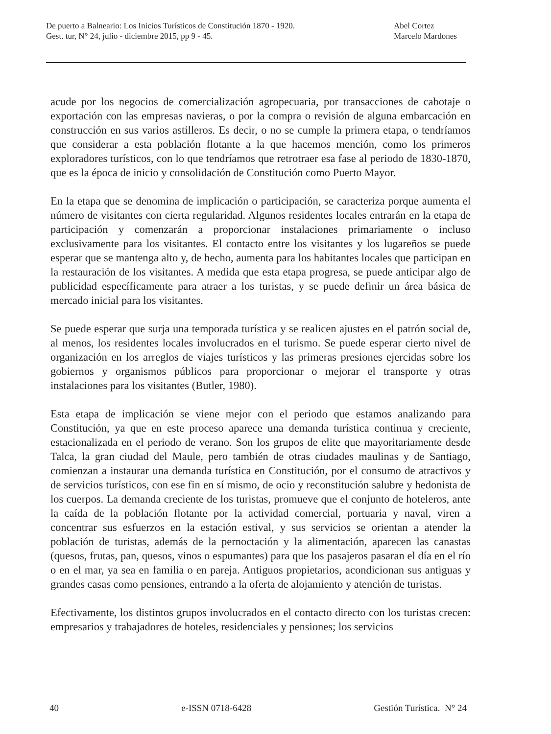De puerto a Balneario: Los Inicios Turísticos de Constitución 1870 - 1920.
Gest. tur, N° 24, julio - diciembre 2015, pp 9 - 45.
Abel Cortez
Marcelo Mardones
acude por los negocios de comercialización agropecuaria, por transacciones de cabotaje o exportación con las empresas navieras, o por la compra o revisión de alguna embarcación en construcción en sus varios astilleros. Es decir, o no se cumple la primera etapa, o tendríamos que considerar a esta población flotante a la que hacemos mención, como los primeros exploradores turísticos, con lo que tendríamos que retrotraer esa fase al periodo de 1830-1870, que es la época de inicio y consolidación de Constitución como Puerto Mayor.
En la etapa que se denomina de implicación o participación, se caracteriza porque aumenta el número de visitantes con cierta regularidad. Algunos residentes locales entrarán en la etapa de participación y comenzarán a proporcionar instalaciones primariamente o incluso exclusivamente para los visitantes. El contacto entre los visitantes y los lugareños se puede esperar que se mantenga alto y, de hecho, aumenta para los habitantes locales que participan en la restauración de los visitantes. A medida que esta etapa progresa, se puede anticipar algo de publicidad específicamente para atraer a los turistas, y se puede definir un área básica de mercado inicial para los visitantes.
Se puede esperar que surja una temporada turística y se realicen ajustes en el patrón social de, al menos, los residentes locales involucrados en el turismo. Se puede esperar cierto nivel de organización en los arreglos de viajes turísticos y las primeras presiones ejercidas sobre los gobiernos y organismos públicos para proporcionar o mejorar el transporte y otras instalaciones para los visitantes (Butler, 1980).
Esta etapa de implicación se viene mejor con el periodo que estamos analizando para Constitución, ya que en este proceso aparece una demanda turística continua y creciente, estacionalizada en el periodo de verano. Son los grupos de elite que mayoritariamente desde Talca, la gran ciudad del Maule, pero también de otras ciudades maulinas y de Santiago, comienzan a instaurar una demanda turística en Constitución, por el consumo de atractivos y de servicios turísticos, con ese fin en sí mismo, de ocio y reconstitución salubre y hedonista de los cuerpos. La demanda creciente de los turistas, promueve que el conjunto de hoteleros, ante la caída de la población flotante por la actividad comercial, portuaria y naval, viren a concentrar sus esfuerzos en la estación estival, y sus servicios se orientan a atender la población de turistas, además de la pernoctación y la alimentación, aparecen las canastas (quesos, frutas, pan, quesos, vinos o espumantes) para que los pasajeros pasaran el día en el río o en el mar, ya sea en familia o en pareja. Antiguos propietarios, acondicionan sus antiguas y grandes casas como pensiones, entrando a la oferta de alojamiento y atención de turistas.
Efectivamente, los distintos grupos involucrados en el contacto directo con los turistas crecen: empresarios y trabajadores de hoteles, residenciales y pensiones; los servicios
40 e-ISSN 0718-6428 Gestión Turística. N° 24